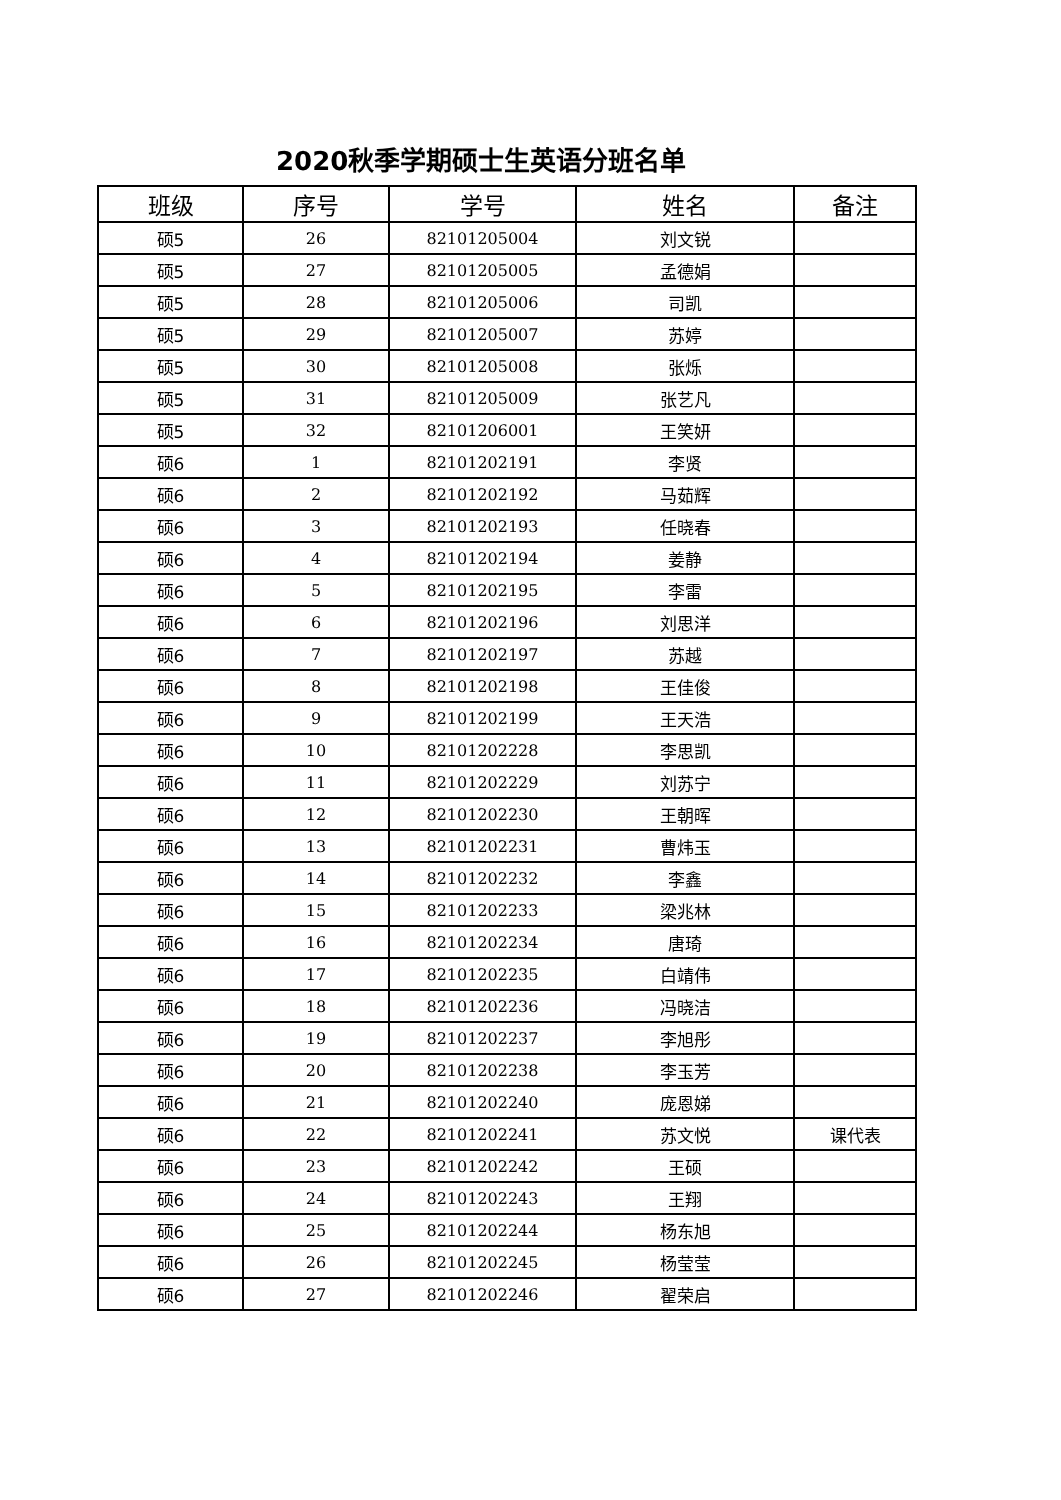2020秋季学期硕士生英语分班名单
| 班级 | 序号 | 学号 | 姓名 | 备注 |
| --- | --- | --- | --- | --- |
| 硕5 | 26 | 82101205004 | 刘文锐 | |
| 硕5 | 27 | 82101205005 | 孟德娟 | |
| 硕5 | 28 | 82101205006 | 司凯 | |
| 硕5 | 29 | 82101205007 | 苏婷 | |
| 硕5 | 30 | 82101205008 | 张烁 | |
| 硕5 | 31 | 82101205009 | 张艺凡 | |
| 硕5 | 32 | 82101206001 | 王笑妍 | |
| 硕6 | 1 | 82101202191 | 李贤 | |
| 硕6 | 2 | 82101202192 | 马茹辉 | |
| 硕6 | 3 | 82101202193 | 任晓春 | |
| 硕6 | 4 | 82101202194 | 姜静 | |
| 硕6 | 5 | 82101202195 | 李雷 | |
| 硕6 | 6 | 82101202196 | 刘思洋 | |
| 硕6 | 7 | 82101202197 | 苏越 | |
| 硕6 | 8 | 82101202198 | 王佳俊 | |
| 硕6 | 9 | 82101202199 | 王天浩 | |
| 硕6 | 10 | 82101202228 | 李思凯 | |
| 硕6 | 11 | 82101202229 | 刘苏宁 | |
| 硕6 | 12 | 82101202230 | 王朝晖 | |
| 硕6 | 13 | 82101202231 | 曹炜玉 | |
| 硕6 | 14 | 82101202232 | 李鑫 | |
| 硕6 | 15 | 82101202233 | 梁兆林 | |
| 硕6 | 16 | 82101202234 | 唐琦 | |
| 硕6 | 17 | 82101202235 | 白靖伟 | |
| 硕6 | 18 | 82101202236 | 冯晓洁 | |
| 硕6 | 19 | 82101202237 | 李旭彤 | |
| 硕6 | 20 | 82101202238 | 李玉芳 | |
| 硕6 | 21 | 82101202240 | 庞恩娣 | |
| 硕6 | 22 | 82101202241 | 苏文悦 | 课代表 |
| 硕6 | 23 | 82101202242 | 王硕 | |
| 硕6 | 24 | 82101202243 | 王翔 | |
| 硕6 | 25 | 82101202244 | 杨东旭 | |
| 硕6 | 26 | 82101202245 | 杨莹莹 | |
| 硕6 | 27 | 82101202246 | 翟荣启 | |